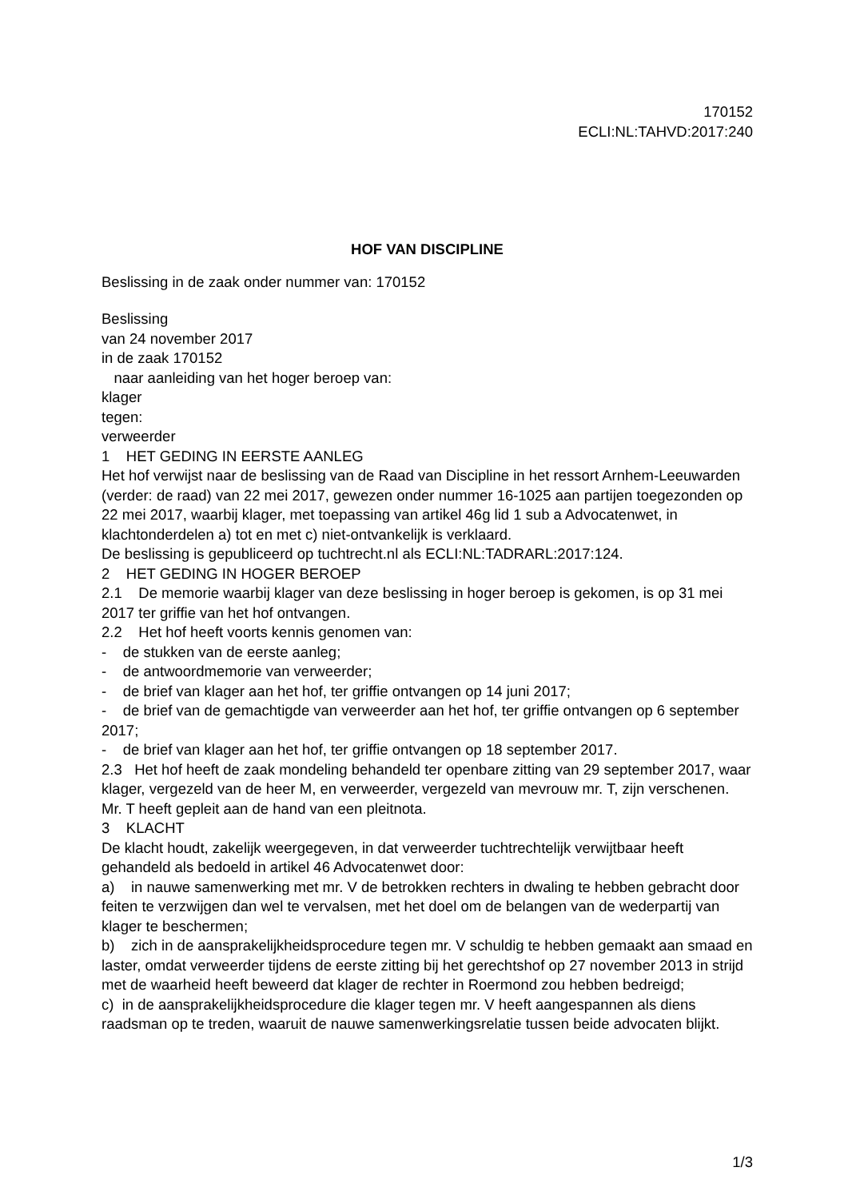170152
ECLI:NL:TAHVD:2017:240
HOF VAN DISCIPLINE
Beslissing in de zaak onder nummer van: 170152
Beslissing
van 24 november 2017
in de zaak 170152
naar aanleiding van het hoger beroep van:
klager
tegen:
verweerder
1 HET GEDING IN EERSTE AANLEG
Het hof verwijst naar de beslissing van de Raad van Discipline in het ressort Arnhem-Leeuwarden (verder: de raad) van 22 mei 2017, gewezen onder nummer 16-1025 aan partijen toegezonden op 22 mei 2017, waarbij klager, met toepassing van artikel 46g lid 1 sub a Advocatenwet, in klachtonderdelen a) tot en met c) niet-ontvankelijk is verklaard.
De beslissing is gepubliceerd op tuchtrecht.nl als ECLI:NL:TADRARL:2017:124.
2 HET GEDING IN HOGER BEROEP
2.1 De memorie waarbij klager van deze beslissing in hoger beroep is gekomen, is op 31 mei 2017 ter griffie van het hof ontvangen.
2.2 Het hof heeft voorts kennis genomen van:
- de stukken van de eerste aanleg;
- de antwoordmemorie van verweerder;
- de brief van klager aan het hof, ter griffie ontvangen op 14 juni 2017;
- de brief van de gemachtigde van verweerder aan het hof, ter griffie ontvangen op 6 september 2017;
- de brief van klager aan het hof, ter griffie ontvangen op 18 september 2017.
2.3 Het hof heeft de zaak mondeling behandeld ter openbare zitting van 29 september 2017, waar klager, vergezeld van de heer M, en verweerder, vergezeld van mevrouw mr. T, zijn verschenen. Mr. T heeft gepleit aan de hand van een pleitnota.
3 KLACHT
De klacht houdt, zakelijk weergegeven, in dat verweerder tuchtrechtelijk verwijtbaar heeft gehandeld als bedoeld in artikel 46 Advocatenwet door:
a) in nauwe samenwerking met mr. V de betrokken rechters in dwaling te hebben gebracht door feiten te verzwijgen dan wel te vervalsen, met het doel om de belangen van de wederpartij van klager te beschermen;
b) zich in de aansprakelijkheidsprocedure tegen mr. V schuldig te hebben gemaakt aan smaad en laster, omdat verweerder tijdens de eerste zitting bij het gerechtshof op 27 november 2013 in strijd met de waarheid heeft beweerd dat klager de rechter in Roermond zou hebben bedreigd;
c) in de aansprakelijkheidsprocedure die klager tegen mr. V heeft aangespannen als diens raadsman op te treden, waaruit de nauwe samenwerkingsrelatie tussen beide advocaten blijkt.
1/3